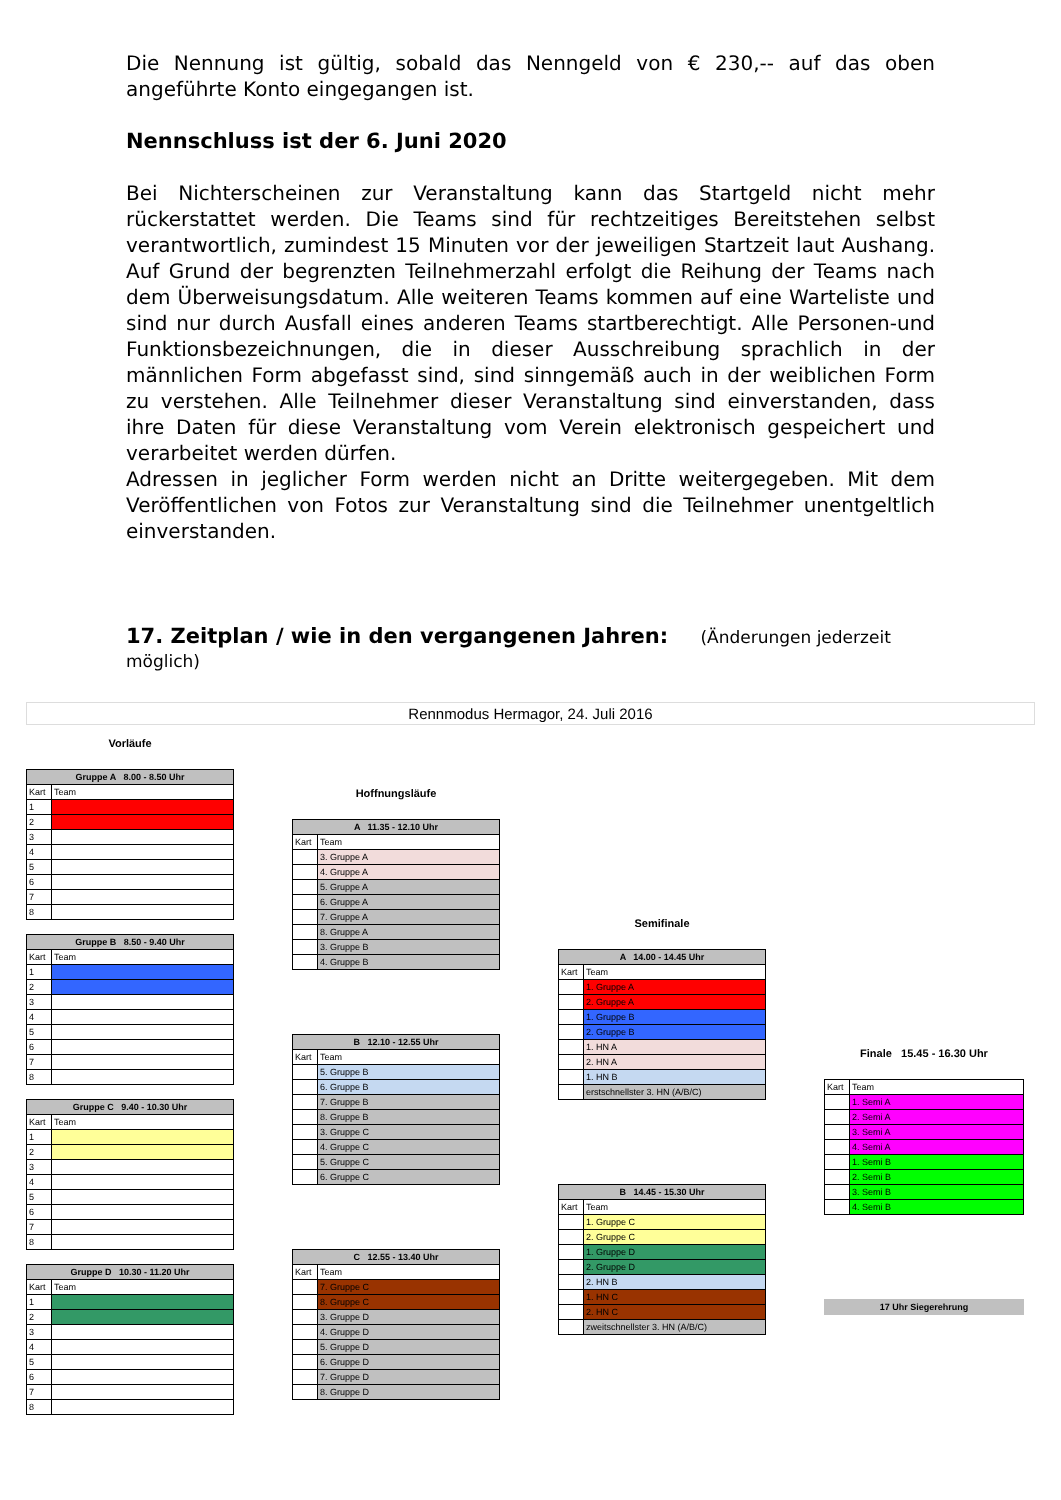Die Nennung ist gültig, sobald das Nenngeld von € 230,-- auf das oben angeführte Konto eingegangen ist.
Nennschluss ist der 6. Juni 2020
Bei Nichterscheinen zur Veranstaltung kann das Startgeld nicht mehr rückerstattet werden. Die Teams sind für rechtzeitiges Bereitstehen selbst verantwortlich, zumindest 15 Minuten vor der jeweiligen Startzeit laut Aushang. Auf Grund der begrenzten Teilnehmerzahl erfolgt die Reihung der Teams nach dem Überweisungsdatum. Alle weiteren Teams kommen auf eine Warteliste und sind nur durch Ausfall eines anderen Teams startberechtigt. Alle Personen-und Funktionsbezeichnungen, die in dieser Ausschreibung sprachlich in der männlichen Form abgefasst sind, sind sinngemäß auch in der weiblichen Form zu verstehen. Alle Teilnehmer dieser Veranstaltung sind einverstanden, dass ihre Daten für diese Veranstaltung vom Verein elektronisch gespeichert und verarbeitet werden dürfen.
Adressen in jeglicher Form werden nicht an Dritte weitergegeben. Mit dem Veröffentlichen von Fotos zur Veranstaltung sind die Teilnehmer unentgeltlich einverstanden.
17. Zeitplan / wie in den vergangenen Jahren: (Änderungen jederzeit möglich)
Rennmodus Hermagor, 24. Juli 2016
Vorläufe
| Gruppe A 8.00 - 8.50 Uhr | |
| --- | --- |
| Kart | Team |
| 1 | |
| 2 | |
| 3 | |
| 4 | |
| 5 | |
| 6 | |
| 7 | |
| 8 | |
| Gruppe B 8.50 - 9.40 Uhr | |
| --- | --- |
| Kart | Team |
| 1 | |
| 2 | |
| 3 | |
| 4 | |
| 5 | |
| 6 | |
| 7 | |
| 8 | |
| Gruppe C 9.40 - 10.30 Uhr | |
| --- | --- |
| Kart | Team |
| 1 | |
| 2 | |
| 3 | |
| 4 | |
| 5 | |
| 6 | |
| 7 | |
| 8 | |
| Gruppe D 10.30 - 11.20 Uhr | |
| --- | --- |
| Kart | Team |
| 1 | |
| 2 | |
| 3 | |
| 4 | |
| 5 | |
| 6 | |
| 7 | |
| 8 | |
Hoffnungsläufe
| A 11.35 - 12.10 Uhr | |
| --- | --- |
| Kart | Team |
| | 3. Gruppe A |
| | 4. Gruppe A |
| | 5. Gruppe A |
| | 6. Gruppe A |
| | 7. Gruppe A |
| | 8. Gruppe A |
| | 3. Gruppe B |
| | 4. Gruppe B |
| B 12.10 - 12.55 Uhr | |
| --- | --- |
| Kart | Team |
| | 5. Gruppe B |
| | 6. Gruppe B |
| | 7. Gruppe B |
| | 8. Gruppe B |
| | 3. Gruppe C |
| | 4. Gruppe C |
| | 5. Gruppe C |
| | 6. Gruppe C |
| C 12.55 - 13.40 Uhr | |
| --- | --- |
| Kart | Team |
| | 7. Gruppe C |
| | 8. Gruppe C |
| | 3. Gruppe D |
| | 4. Gruppe D |
| | 5. Gruppe D |
| | 6. Gruppe D |
| | 7. Gruppe D |
| | 8. Gruppe D |
Semifinale
| A 14.00 - 14.45 Uhr | |
| --- | --- |
| Kart | Team |
| | 1. Gruppe A |
| | 2. Gruppe A |
| | 1. Gruppe B |
| | 2. Gruppe B |
| | 1. HN A |
| | 2. HN A |
| | 1. HN B |
| | erstschnellster 3. HN (A/B/C) |
| B 14.45 - 15.30 Uhr | |
| --- | --- |
| Kart | Team |
| | 1. Gruppe C |
| | 2. Gruppe C |
| | 1. Gruppe D |
| | 2. Gruppe D |
| | 2. HN B |
| | 1. HN C |
| | 2. HN C |
| | zweitschnellster 3. HN (A/B/C) |
Finale 15.45 - 16.30 Uhr
| Kart | Team |
| | 1. Semi A |
| | 2. Semi A |
| | 3. Semi A |
| | 4. Semi A |
| | 1. Semi B |
| | 2. Semi B |
| | 3. Semi B |
| | 4. Semi B |
17 Uhr Siegerehrung